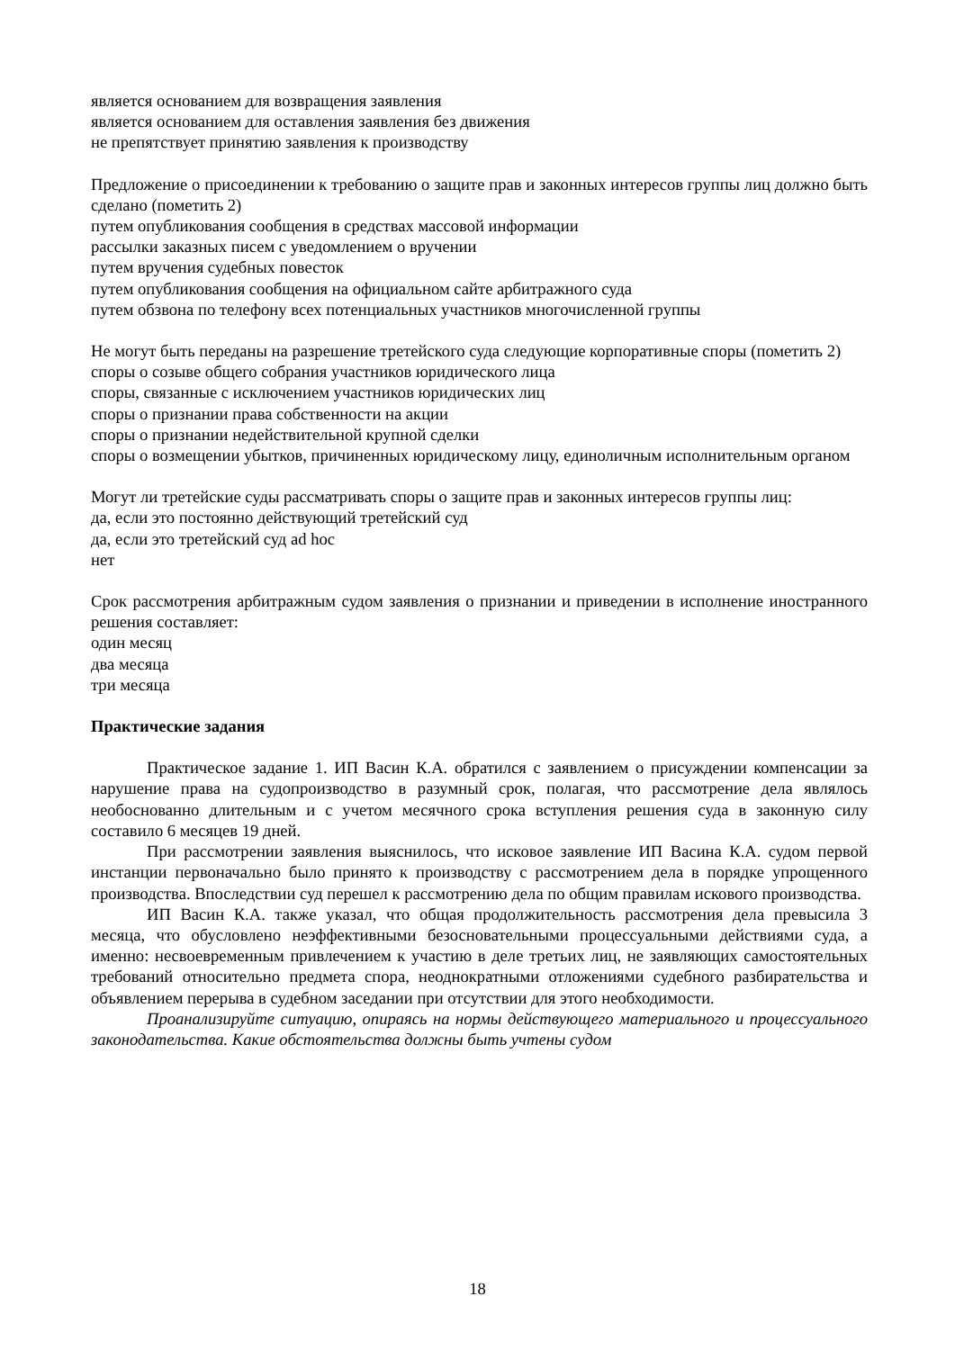является основанием для возвращения заявления
является основанием для оставления заявления без движения
не препятствует принятию заявления к производству
Предложение о присоединении к требованию о защите прав и законных интересов группы лиц должно быть сделано (пометить 2)
путем опубликования сообщения в средствах массовой информации
рассылки заказных писем с уведомлением о вручении
путем вручения судебных повесток
путем опубликования сообщения на официальном сайте арбитражного суда
путем обзвона по телефону всех потенциальных участников многочисленной группы
Не могут быть переданы на разрешение третейского суда следующие корпоративные споры (пометить 2)
споры о созыве общего собрания участников юридического лица
споры, связанные с исключением участников юридических лиц
споры о признании права собственности на акции
споры о признании недействительной крупной сделки
споры о возмещении убытков, причиненных юридическому лицу, единоличным исполнительным органом
Могут ли третейские суды рассматривать споры о защите прав и законных интересов группы лиц:
да, если это постоянно действующий третейский суд
да, если это третейский суд ad hoc
нет
Срок рассмотрения арбитражным судом заявления о признании и приведении в исполнение иностранного решения составляет:
один месяц
два месяца
три месяца
Практические задания
Практическое задание 1. ИП Васин К.А. обратился с заявлением о присуждении компенсации за нарушение права на судопроизводство в разумный срок, полагая, что рассмотрение дела являлось необоснованно длительным и с учетом месячного срока вступления решения суда в законную силу составило 6 месяцев 19 дней.
При рассмотрении заявления выяснилось, что исковое заявление ИП Васина К.А. судом первой инстанции первоначально было принято к производству с рассмотрением дела в порядке упрощенного производства. Впоследствии суд перешел к рассмотрению дела по общим правилам искового производства.
ИП Васин К.А. также указал, что общая продолжительность рассмотрения дела превысила 3 месяца, что обусловлено неэффективными безосновательными процессуальными действиями суда, а именно: несвоевременным привлечением к участию в деле третьих лиц, не заявляющих самостоятельных требований относительно предмета спора, неоднократными отложениями судебного разбирательства и объявлением перерыва в судебном заседании при отсутствии для этого необходимости.
Проанализируйте ситуацию, опираясь на нормы действующего материального и процессуального законодательства. Какие обстоятельства должны быть учтены судом
18